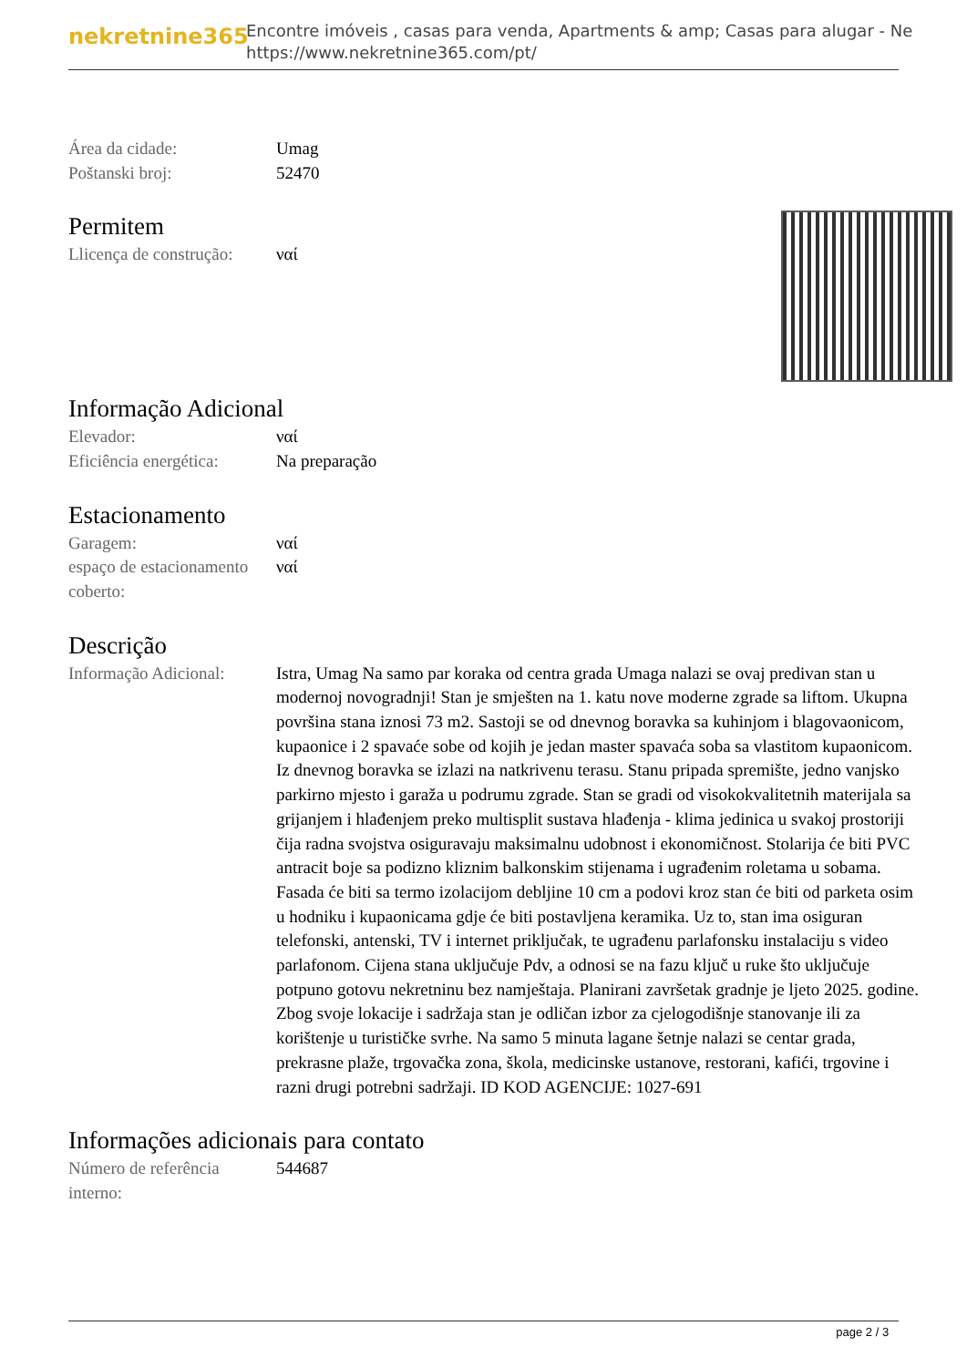nekretnine365
Encontre imóveis , casas para venda, Apartments & amp; Casas para alugar - Ne
https://www.nekretnine365.com/pt/
| Área da cidade: | Umag |
| Poštanski broj: | 52470 |
Permitem
| Llicença de construção: | ναί |
Informação Adicional
| Elevador: | ναί |
| Eficiência energética: | Na preparação |
Estacionamento
| Garagem: | ναί |
| espaço de estacionamento coberto: | ναί |
Descrição
| Informação Adicional: | Istra, Umag Na samo par koraka od centra grada Umaga nalazi se ovaj predivan stan u modernoj novogradnji! Stan je smješten na 1. katu nove moderne zgrade sa liftom. Ukupna površina stana iznosi 73 m2. Sastoji se od dnevnog boravka sa kuhinjom i blagovaonicom, kupaonice i 2 spavaće sobe od kojih je jedan master spavaća soba sa vlastitom kupaonicom. Iz dnevnog boravka se izlazi na natkrivenu terasu. Stanu pripada spremište, jedno vanjsko parkirno mjesto i garaža u podrumu zgrade. Stan se gradi od visokokvalitetnih materijala sa grijanjem i hlađenjem preko multisplit sustava hlađenja - klima jedinica u svakoj prostoriji čija radna svojstva osiguravaju maksimalnu udobnost i ekonomičnost. Stolarija će biti PVC antracit boje sa podizno kliznim balkonskim stijenama i ugrađenim roletama u sobama. Fasada će biti sa termo izolacijom debljine 10 cm a podovi kroz stan će biti od parketa osim u hodniku i kupaonicama gdje će biti postavljena keramika. Uz to, stan ima osiguran telefonski, antenski, TV i internet priključak, te ugrađenu parlafonsku instalaciju s video parlafonom. Cijena stana uključuje Pdv, a odnosi se na fazu ključ u ruke što uključuje potpuno gotovu nekretninu bez namještaja. Planirani završetak gradnje je ljeto 2025. godine. Zbog svoje lokacije i sadržaja stan je odličan izbor za cjelogodišnje stanovanje ili za korištenje u turističke svrhe. Na samo 5 minuta lagane šetnje nalazi se centar grada, prekrasne plaže, trgovačka zona, škola, medicinske ustanove, restorani, kafići, trgovine i razni drugi potrebni sadržaji. ID KOD AGENCIJE: 1027-691 |
Informações adicionais para contato
| Número de referência interno: | 544687 |
page 2 / 3